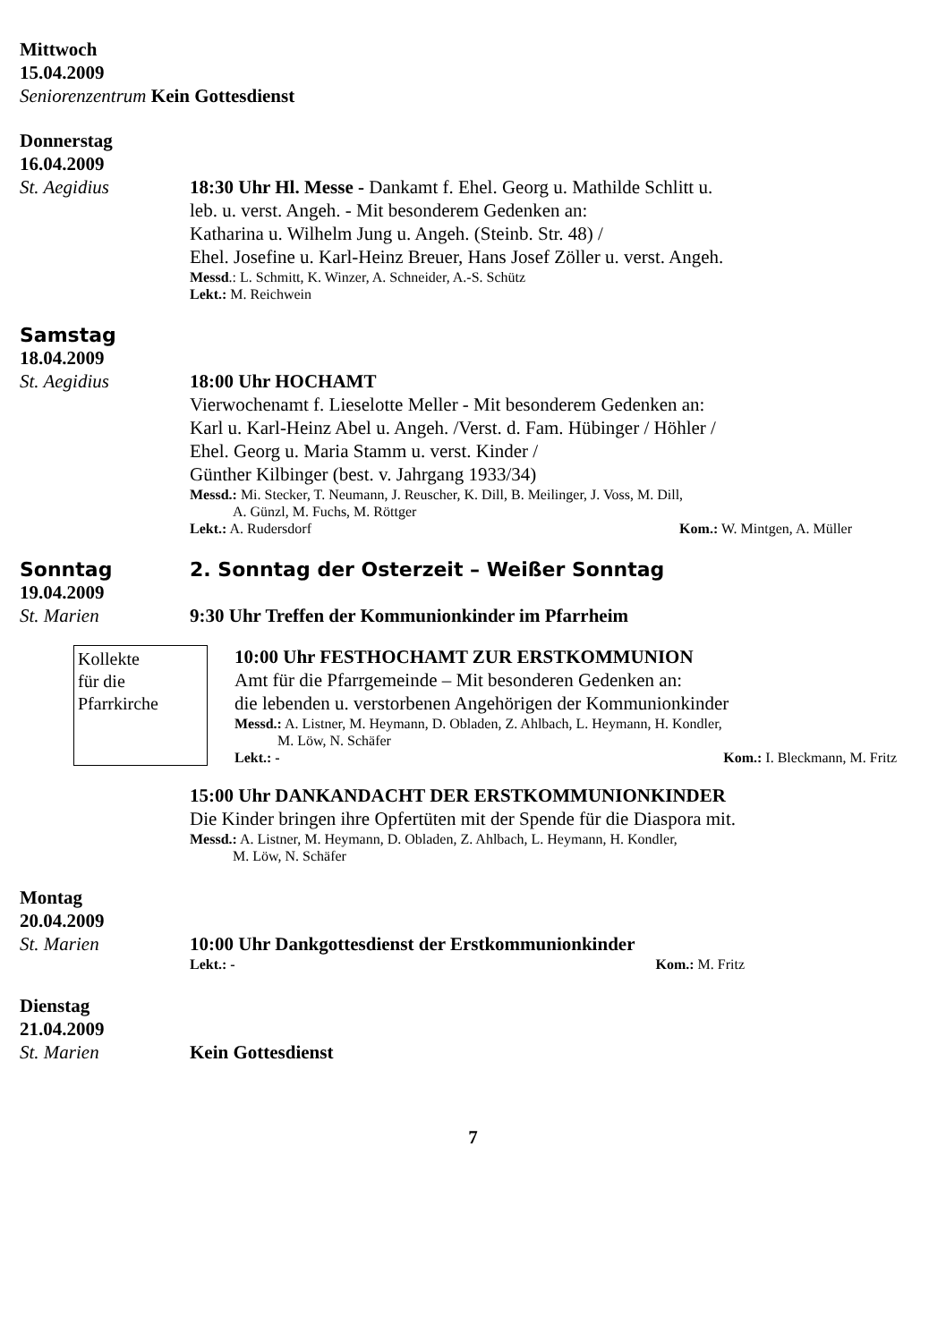Mittwoch
15.04.2009
Seniorenzentrum Kein Gottesdienst
Donnerstag
16.04.2009
St. Aegidius 18:30 Uhr Hl. Messe - Dankamt f. Ehel. Georg u. Mathilde Schlitt u.
leb. u. verst. Angeh. - Mit besonderem Gedenken an:
Katharina u. Wilhelm Jung u. Angeh. (Steinb. Str. 48) /
Ehel. Josefine u. Karl-Heinz Breuer, Hans Josef Zöller u. verst. Angeh.
Messd.: L. Schmitt, K. Winzer, A. Schneider, A.-S. Schütz
Lekt.: M. Reichwein
Samstag
18.04.2009
St. Aegidius 18:00 Uhr HOCHAMT
Vierwochenamt f. Lieselotte Meller - Mit besonderem Gedenken an:
Karl u. Karl-Heinz Abel u. Angeh. /Verst. d. Fam. Hübinger / Höhler /
Ehel. Georg u. Maria Stamm u. verst. Kinder /
Günther Kilbinger (best. v. Jahrgang 1933/34)
Messd.: Mi. Stecker, T. Neumann, J. Reuscher, K. Dill, B. Meilinger, J. Voss, M. Dill,
A. Günzl, M. Fuchs, M. Röttger
Lekt.: A. Rudersdorf Kom.: W. Mintgen, A. Müller
Sonntag 2. Sonntag der Osterzeit – Weißer Sonntag
19.04.2009
St. Marien 9:30 Uhr Treffen der Kommunionkinder im Pfarrheim
Kollekte
für die
Pfarrkirche
10:00 Uhr FESTHOCHAMT ZUR ERSTKOMMUNION
Amt für die Pfarrgemeinde – Mit besonderen Gedenken an:
die lebenden u. verstorbenen Angehörigen der Kommunionkinder
Messd.: A. Listner, M. Heymann, D. Obladen, Z. Ahlbach, L. Heymann, H. Kondler,
M. Löw, N. Schäfer
Lekt.: - Kom.: I. Bleckmann, M. Fritz
15:00 Uhr DANKANDACHT DER ERSTKOMMUNIONKINDER
Die Kinder bringen ihre Opfertüten mit der Spende für die Diaspora mit.
Messd.: A. Listner, M. Heymann, D. Obladen, Z. Ahlbach, L. Heymann, H. Kondler,
M. Löw, N. Schäfer
Montag
20.04.2009
St. Marien 10:00 Uhr Dankgottesdienst der Erstkommunionkinder
Lekt.: - Kom.: M. Fritz
Dienstag
21.04.2009
St. Marien Kein Gottesdienst
7